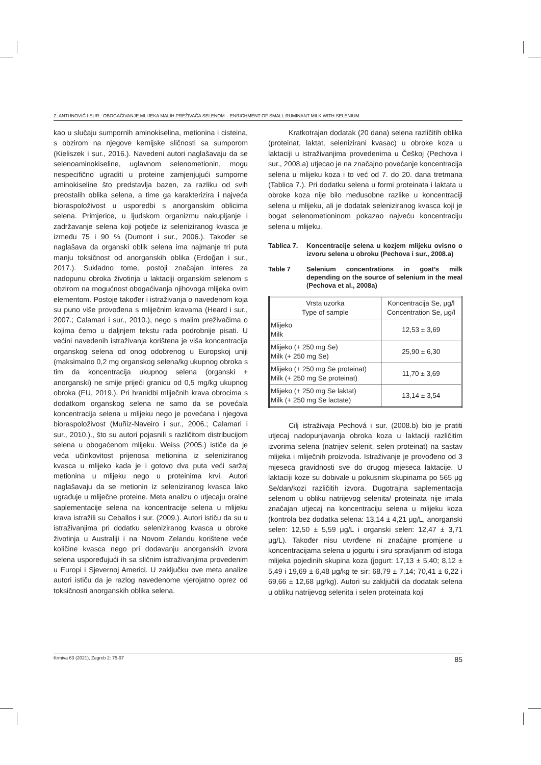Z. ANTUNOVIĆ I SUR.: OBOGAĆIVANJE MLIJEKA MALIH PREŽIVAČA SELENOM – ENRICHMENT OF SMALL RUMINANT MILK WITH SELENIUM
kao u slučaju sumpornih aminokiselina, metionina i cisteina, s obzirom na njegove kemijske sličnosti sa sumporom (Kieliszek i sur., 2016.). Navedeni autori naglašavaju da se selenoaminokiseline, uglavnom selenometionin, mogu nespecifično ugraditi u proteine zamjenjujući sumporne aminokiseline što predstavlja bazen, za razliku od svih preostalih oblika selena, a time ga karakterizira i najveća bioraspoloživost u usporedbi s anorganskim oblicima selena. Primjerice, u ljudskom organizmu nakupljanje i zadržavanje selena koji potječe iz seleniziranog kvasca je između 75 i 90 % (Dumont i sur., 2006.). Također se naglašava da organski oblik selena ima najmanje tri puta manju toksičnost od anorganskih oblika (Erdoğan i sur., 2017.). Sukladno tome, postoji značajan interes za nadopunu obroka životinja u laktaciji organskim selenom s obzirom na mogućnost obogaćivanja njihovoga mlijeka ovim elementom. Postoje također i istraživanja o navedenom koja su puno više provođena s mliječnim kravama (Heard i sur., 2007.; Calamari i sur., 2010.), nego s malim preživačima o kojima ćemo u daljnjem tekstu rada podrobnije pisati. U većini navedenih istraživanja korištena je viša koncentracija organskog selena od onog odobrenog u Europskoj uniji (maksimalno 0,2 mg organskog selena/kg ukupnog obroka s tim da koncentracija ukupnog selena (organski + anorganski) ne smije prijeći granicu od 0,5 mg/kg ukupnog obroka (EU, 2019.). Pri hranidbi mliječnih krava obrocima s dodatkom organskog selena ne samo da se povećala koncentracija selena u mlijeku nego je povećana i njegova bioraspoloživost (Muñiz-Naveiro i sur., 2006.; Calamari i sur., 2010.)., što su autori pojasnili s različitom distribucijom selena u obogaćenom mlijeku. Weiss (2005.) ističe da je veća učinkovitost prijenosa metionina iz seleniziranog kvasca u mlijeko kada je i gotovo dva puta veći saržaj metionina u mlijeku nego u proteinima krvi. Autori naglašavaju da se metionin iz seleniziranog kvasca lako ugrađuje u mliječne proteine. Meta analizu o utjecaju oralne saplementacije selena na koncentracije selena u mlijeku krava istražili su Ceballos i sur. (2009.). Autori ističu da su u istraživanjima pri dodatku seleniziranog kvasca u obroke životinja u Australiji i na Novom Zelandu korištene veće količine kvasca nego pri dodavanju anorganskih izvora selena uspoređujući ih sa sličnim istraživanjima provedenim u Europi i Sjevernoj Americi. U zaključku ove meta analize autori ističu da je razlog navedenome vjerojatno oprez od toksičnosti anorganskih oblika selena.
Kratkotrajan dodatak (20 dana) selena različitih oblika (proteinat, laktat, selenizirani kvasac) u obroke koza u laktaciji u istraživanjima provedenima u Češkoj (Pechova i sur., 2008.a) utjecao je na značajno povećanje koncentracija selena u mlijeku koza i to već od 7. do 20. dana tretmana (Tablica 7.). Pri dodatku selena u formi proteinata i laktata u obroke koza nije bilo međusobne razlike u koncentraciji selena u mlijeku, ali je dodatak seleniziranog kvasca koji je bogat selenometioninom pokazao najveću koncentraciju selena u mlijeku.
Tablica 7. Koncentracije selena u kozjem mlijeku ovisno o izvoru selena u obroku (Pechova i sur., 2008.a)
Table 7 Selenium concentrations in goat’s milk depending on the source of selenium in the meal (Pechova et al., 2008a)
| Vrsta uzorka Type of sample | Koncentracija Se, μg/l Concentration Se, μg/l |
| Mlijeko Milk | 12,53 ± 3,69 |
| Mlijeko (+ 250 mg Se) Milk (+ 250 mg Se) | 25,90 ± 6,30 |
| Mlijeko (+ 250 mg Se proteinat) Milk (+ 250 mg Se proteinat) | 11,70 ± 3,69 |
| Mlijeko (+ 250 mg Se laktat) Milk (+ 250 mg Se lactate) | 13,14 ± 3,54 |
Cilj istraživaja Pechová i sur. (2008.b) bio je pratiti utjecaj nadopunjavanja obroka koza u laktaciji različitim izvorima selena (natrijev selenit, selen proteinat) na sastav mlijeka i mliječnih proizvoda. Istraživanje je provođeno od 3 mjeseca gravidnosti sve do drugog mjeseca laktacije. U laktaciji koze su dobivale u pokusnim skupinama po 565 μg Se/dan/kozi različitih izvora. Dugotrajna saplementacija selenom u obliku natrijevog selenita/ proteinata nije imala značajan utjecaj na koncentraciju selena u mlijeku koza (kontrola bez dodatka selena: 13,14 ± 4,21 μg/L, anorganski selen: 12,50 ± 5,59 μg/L i organski selen: 12,47 ± 3,71 μg/L). Također nisu utvrđene ni značajne promjene u koncentracijama selena u jogurtu i siru spravljanim od istoga mlijeka pojedinih skupina koza (jogurt: 17,13 ± 5,40; 8,12 ± 5,49 i 19,69 ± 6,48 μg/kg te sir: 68,79 ± 7,14; 70,41 ± 6,22 i 69,66 ± 12,68 μg/kg). Autori su zaključili da dodatak selena u obliku natrijevog selenita i selen proteinata koji
Krmiva 63 (2021), Zagreb 2: 75-97 85